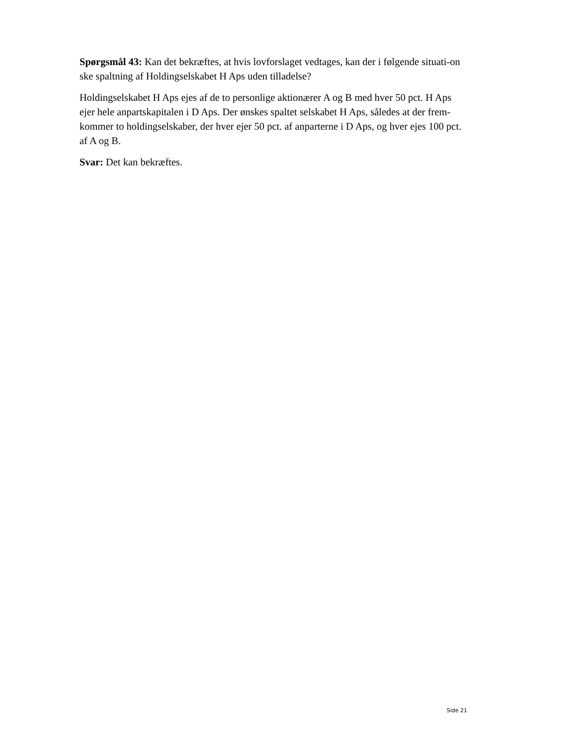Spørgsmål 43: Kan det bekræftes, at hvis lovforslaget vedtages, kan der i følgende situati-on ske spaltning af Holdingselskabet H Aps uden tilladelse?
Holdingselskabet H Aps ejes af de to personlige aktionærer A og B med hver 50 pct. H Aps ejer hele anpartskapitalen i D Aps. Der ønskes spaltet selskabet H Aps, således at der frem-kommer to holdingselskaber, der hver ejer 50 pct. af anparterne i D Aps, og hver ejes 100 pct. af A og B.
Svar: Det kan bekræftes.
Side 21